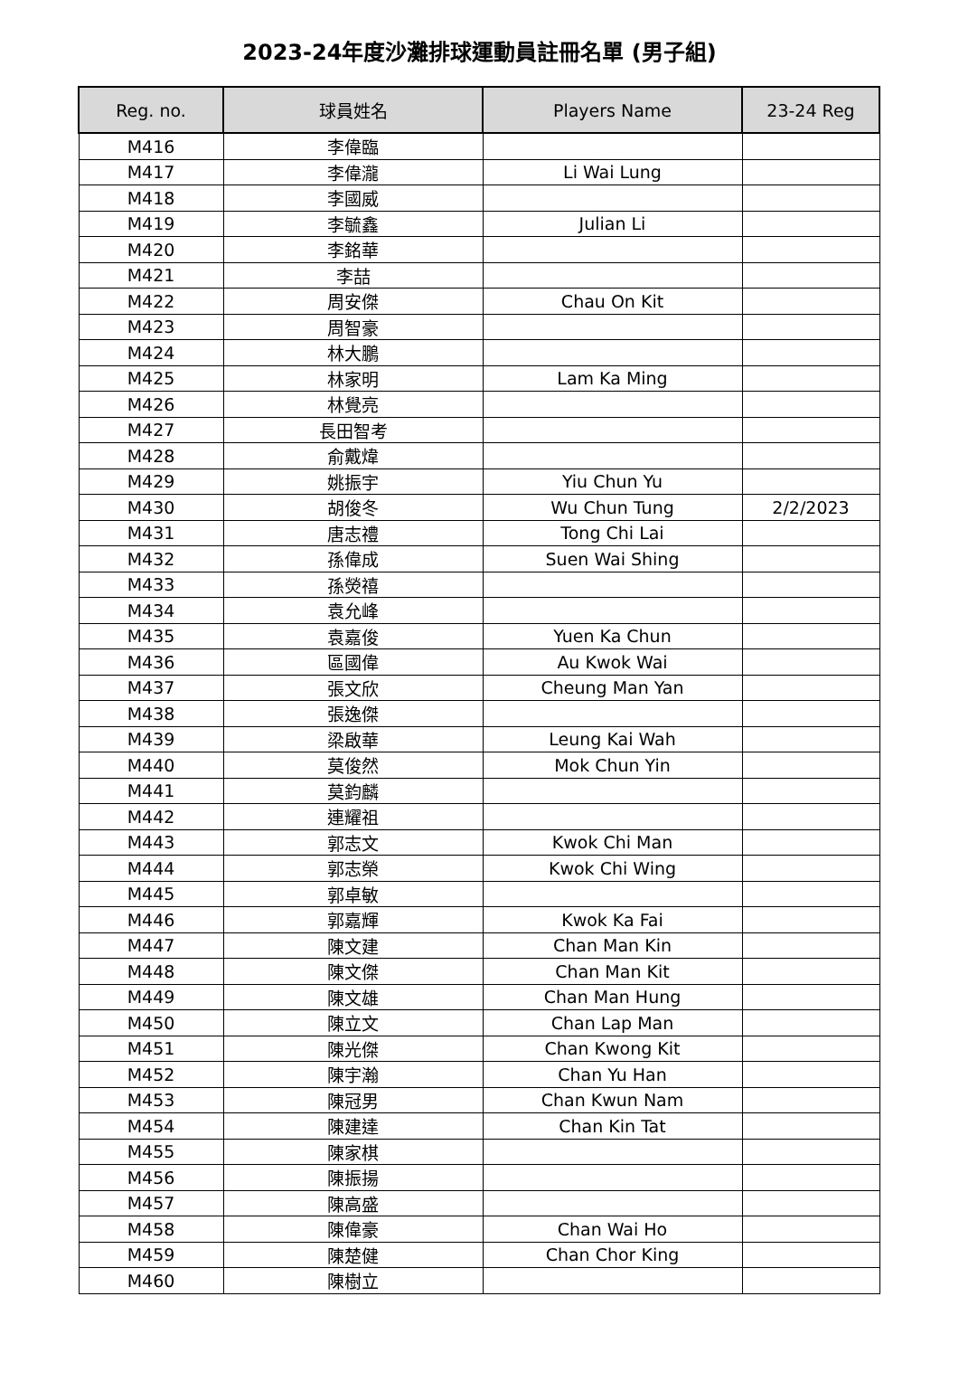2023-24年度沙灘排球運動員註冊名單 (男子組)
| Reg. no. | 球員姓名 | Players Name | 23-24 Reg |
| --- | --- | --- | --- |
| M416 | 李偉臨 | | |
| M417 | 李偉瀧 | Li Wai Lung | |
| M418 | 李國威 | | |
| M419 | 李毓鑫 | Julian Li | |
| M420 | 李銘華 | | |
| M421 | 李喆 | | |
| M422 | 周安傑 | Chau On Kit | |
| M423 | 周智豪 | | |
| M424 | 林大鵬 | | |
| M425 | 林家明 | Lam Ka Ming | |
| M426 | 林覺亮 | | |
| M427 | 長田智考 | | |
| M428 | 俞戴煒 | | |
| M429 | 姚振宇 | Yiu Chun Yu | |
| M430 | 胡俊冬 | Wu Chun Tung | 2/2/2023 |
| M431 | 唐志禮 | Tong Chi Lai | |
| M432 | 孫偉成 | Suen Wai Shing | |
| M433 | 孫熒禧 | | |
| M434 | 袁允峰 | | |
| M435 | 袁嘉俊 | Yuen Ka Chun | |
| M436 | 區國偉 | Au Kwok Wai | |
| M437 | 張文欣 | Cheung Man Yan | |
| M438 | 張逸傑 | | |
| M439 | 梁啟華 | Leung Kai Wah | |
| M440 | 莫俊然 | Mok Chun Yin | |
| M441 | 莫鈞麟 | | |
| M442 | 連耀祖 | | |
| M443 | 郭志文 | Kwok Chi Man | |
| M444 | 郭志榮 | Kwok Chi Wing | |
| M445 | 郭卓敏 | | |
| M446 | 郭嘉輝 | Kwok Ka Fai | |
| M447 | 陳文建 | Chan Man Kin | |
| M448 | 陳文傑 | Chan Man Kit | |
| M449 | 陳文雄 | Chan Man Hung | |
| M450 | 陳立文 | Chan Lap Man | |
| M451 | 陳光傑 | Chan Kwong Kit | |
| M452 | 陳宇瀚 | Chan Yu Han | |
| M453 | 陳冠男 | Chan Kwun Nam | |
| M454 | 陳建達 | Chan Kin Tat | |
| M455 | 陳家棋 | | |
| M456 | 陳振揚 | | |
| M457 | 陳高盛 | | |
| M458 | 陳偉豪 | Chan Wai Ho | |
| M459 | 陳楚健 | Chan Chor King | |
| M460 | 陳樹立 | | |